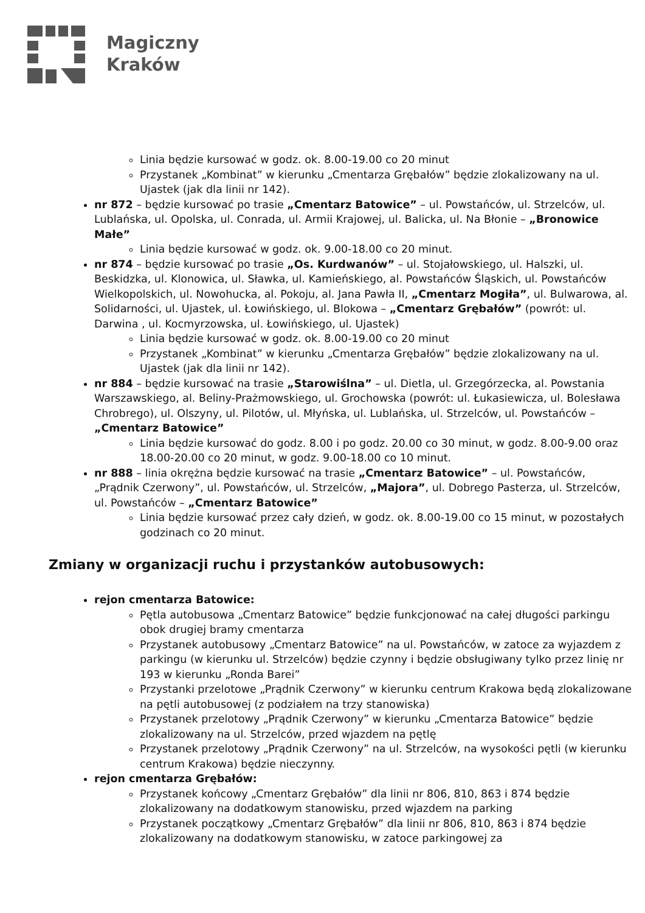Magiczny
Kraków
Linia będzie kursować w godz. ok. 8.00-19.00 co 20 minut
Przystanek „Kombinat” w kierunku „Cmentarza Grębałów” będzie zlokalizowany na ul. Ujastek (jak dla linii nr 142).
nr 872 – będzie kursować po trasie „Cmentarz Batowice” – ul. Powstańców, ul. Strzelców, ul. Lublańska, ul. Opolska, ul. Conrada, ul. Armii Krajowej, ul. Balicka, ul. Na Błonie – „Bronowice Małe”
Linia będzie kursować w godz. ok. 9.00-18.00 co 20 minut.
nr 874 – będzie kursować po trasie „Os. Kurdwanów” – ul. Stojałowskiego, ul. Halszki, ul. Beskidzka, ul. Klonowica, ul. Sławka, ul. Kamieńskiego, al. Powstańców Śląskich, ul. Powstańców Wielkopolskich, ul. Nowohucka, al. Pokoju, al. Jana Pawła II, „Cmentarz Mogiła”, ul. Bulwarowa, al. Solidarności, ul. Ujastek, ul. Łowińskiego, ul. Blokowa – „Cmentarz Grębałów” (powrót: ul. Darwina , ul. Kocmyrzowska, ul. Łowińskiego, ul. Ujastek)
Linia będzie kursować w godz. ok. 8.00-19.00 co 20 minut
Przystanek „Kombinat” w kierunku „Cmentarza Grębałów” będzie zlokalizowany na ul. Ujastek (jak dla linii nr 142).
nr 884 – będzie kursować na trasie „Starowiślna” – ul. Dietla, ul. Grzegórzecka, al. Powstania Warszawskiego, al. Beliny-Prażmowskiego, ul. Grochowska (powrót: ul. Łukasiewicza, ul. Bolesława Chrobrego), ul. Olszyny, ul. Pilotów, ul. Młyńska, ul. Lublańska, ul. Strzelców, ul. Powstańców – „Cmentarz Batowice”
Linia będzie kursować do godz. 8.00 i po godz. 20.00 co 30 minut, w godz. 8.00-9.00 oraz 18.00-20.00 co 20 minut, w godz. 9.00-18.00 co 10 minut.
nr 888 – linia okrężna będzie kursować na trasie „Cmentarz Batowice” – ul. Powstańców, „Prądnik Czerwony”, ul. Powstańców, ul. Strzelców, „Majora”, ul. Dobrego Pasterza, ul. Strzelców, ul. Powstańców – „Cmentarz Batowice”
Linia będzie kursować przez cały dzień, w godz. ok. 8.00-19.00 co 15 minut, w pozostałych godzinach co 20 minut.
Zmiany w organizacji ruchu i przystanków autobusowych:
rejon cmentarza Batowice:
Pętla autobusowa „Cmentarz Batowice” będzie funkcjonować na całej długości parkingu obok drugiej bramy cmentarza
Przystanek autobusowy „Cmentarz Batowice” na ul. Powstańców, w zatoce za wyjazdem z parkingu (w kierunku ul. Strzelców) będzie czynny i będzie obsługiwany tylko przez linię nr 193 w kierunku „Ronda Barei”
Przystanki przelotowe „Prądnik Czerwony” w kierunku centrum Krakowa będą zlokalizowane na pętli autobusowej (z podziałem na trzy stanowiska)
Przystanek przelotowy „Prądnik Czerwony” w kierunku „Cmentarza Batowice” będzie zlokalizowany na ul. Strzelców, przed wjazdem na pętlę
Przystanek przelotowy „Prądnik Czerwony” na ul. Strzelców, na wysokości pętli (w kierunku centrum Krakowa) będzie nieczynny.
rejon cmentarza Grębałów:
Przystanek końcowy „Cmentarz Grębałów” dla linii nr 806, 810, 863 i 874 będzie zlokalizowany na dodatkowym stanowisku, przed wjazdem na parking
Przystanek początkowy „Cmentarz Grębałów” dla linii nr 806, 810, 863 i 874 będzie zlokalizowany na dodatkowym stanowisku, w zatoce parkingowej za